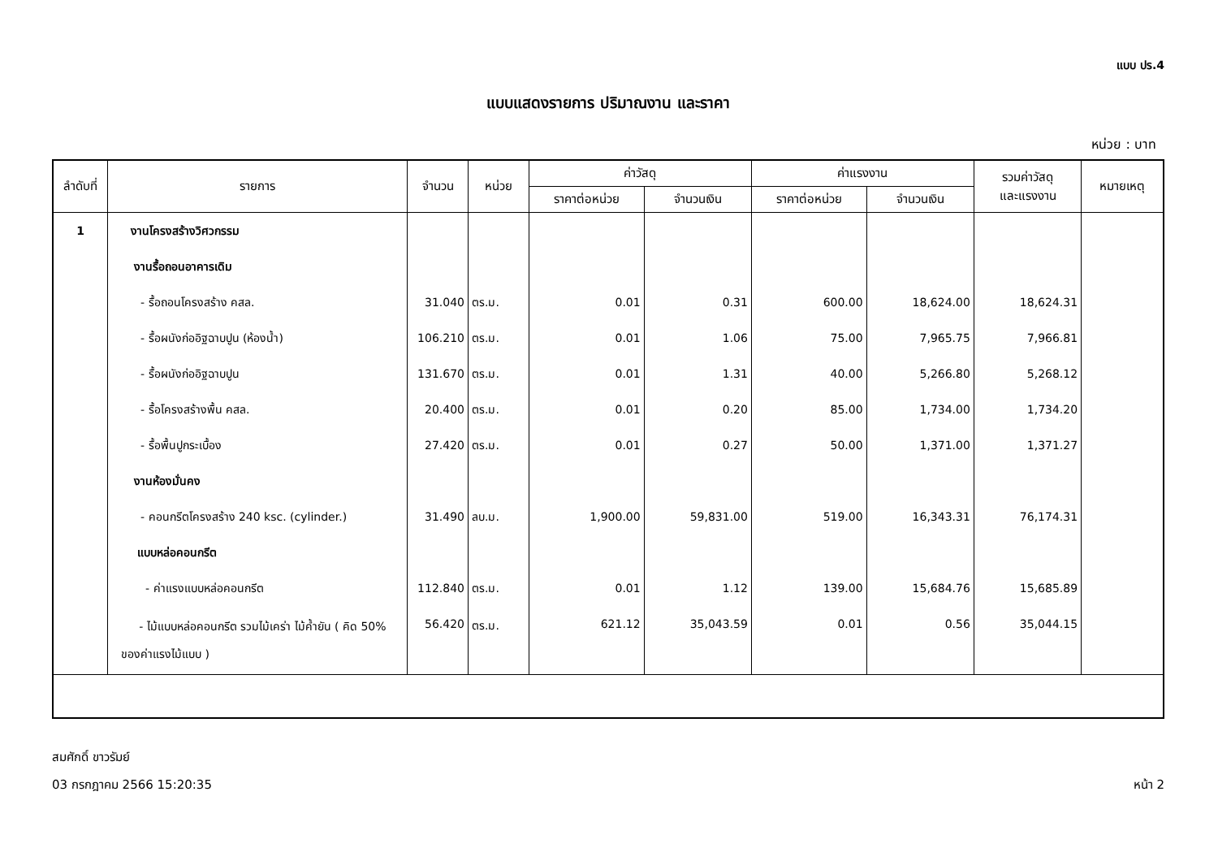แบบ ปร.4
แบบแสดงรายการ ปริมาณงาน และราคา
หน่วย : บาท
| ลำดับที่ | รายการ | จำนวน | หน่วย | ค่าวัสดุ | | ค่าแรงงาน | | รวมค่าวัสดุ และแรงงาน | หมายเหตุ |
| --- | --- | --- | --- | --- | --- | --- | --- | --- | --- |
| | | | | ราคาต่อหน่วย | จำนวนเงิน | ราคาต่อหน่วย | จำนวนเงิน | | |
| 1 | งานโครงสร้างวิศวกรรม | | | | | | | | |
| | งานรื้อถอนอาคารเดิม | | | | | | | | |
| | - รื้อถอนโครงสร้าง คสล. | 31.040 | ตร.ม. | 0.01 | 0.31 | 600.00 | 18,624.00 | 18,624.31 | |
| | - รื้อผนังก่ออิฐฉาบปูน (ห้องน้ำ) | 106.210 | ตร.ม. | 0.01 | 1.06 | 75.00 | 7,965.75 | 7,966.81 | |
| | - รื้อผนังก่ออิฐฉาบปูน | 131.670 | ตร.ม. | 0.01 | 1.31 | 40.00 | 5,266.80 | 5,268.12 | |
| | - รื้อโครงสร้างพื้น คสล. | 20.400 | ตร.ม. | 0.01 | 0.20 | 85.00 | 1,734.00 | 1,734.20 | |
| | - รื้อพื้นปูกระเบื้อง | 27.420 | ตร.ม. | 0.01 | 0.27 | 50.00 | 1,371.00 | 1,371.27 | |
| | งานห้องมั่นคง | | | | | | | | |
| | - คอนกรีตโครงสร้าง 240 ksc. (cylinder.) | 31.490 | ลบ.ม. | 1,900.00 | 59,831.00 | 519.00 | 16,343.31 | 76,174.31 | |
| | แบบหล่อคอนกรีต | | | | | | | | |
| | - ค่าแรงแบบหล่อคอนกรีต | 112.840 | ตร.ม. | 0.01 | 1.12 | 139.00 | 15,684.76 | 15,685.89 | |
| | - ไม้แบบหล่อคอนกรีต รวมไม้เคร่า ไม้ค้ำยัน ( คิด 50% ของค่าแรงไม้แบบ ) | 56.420 | ตร.ม. | 621.12 | 35,043.59 | 0.01 | 0.56 | 35,044.15 | |
สมศักดิ์ ขาวรัมย์
03 กรกฎาคม 2566 15:20:35 หน้า 2